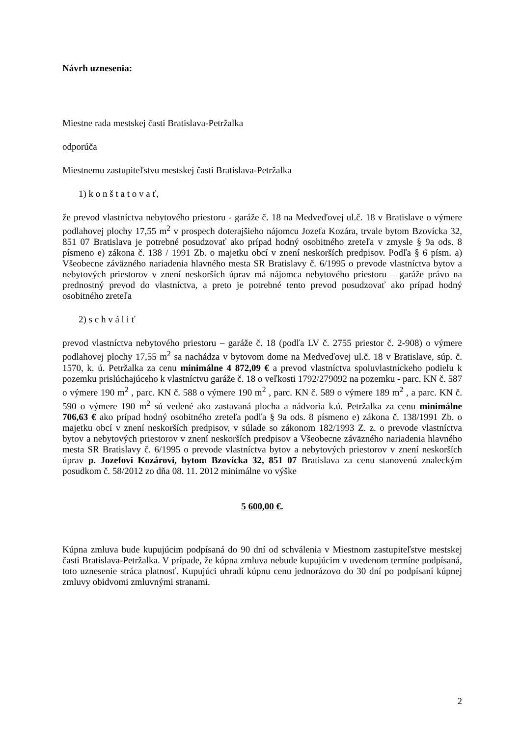Návrh uznesenia:
Miestne rada mestskej časti Bratislava-Petržalka
odporúča
Miestnemu zastupiteľstvu mestskej časti Bratislava-Petržalka
1) k o n š t a t o v a ť,
že prevod vlastníctva nebytového priestoru - garáže č. 18 na Medveďovej ul.č. 18 v Bratislave o výmere podlahovej plochy 17,55 m<sup>2</sup> v prospech doterajšieho nájomcu Jozefa Kozára, trvale bytom Bzovícka 32, 851 07 Bratislava je potrebné posudzovať ako prípad hodný osobitného zreteľa v zmysle § 9a ods. 8 písmeno e) zákona č. 138 / 1991 Zb. o majetku obcí v znení neskorších predpisov. Podľa § 6 písm. a) Všeobecne záväzného nariadenia hlavného mesta SR Bratislavy č. 6/1995 o prevode vlastníctva bytov a nebytových priestorov v znení neskorších úprav má nájomca nebytového priestoru – garáže právo na prednostný prevod do vlastníctva, a preto je potrebné tento prevod posudzovať ako prípad hodný osobitného zreteľa
2) s c h v á l i ť
prevod vlastníctva nebytového priestoru – garáže č. 18 (podľa LV č. 2755 priestor č. 2-908) o výmere podlahovej plochy 17,55 m<sup>2</sup> sa nachádza v bytovom dome na Medveďovej ul.č. 18 v Bratislave, súp. č. 1570, k. ú. Petržalka za cenu minimálne 4 872,09 € a prevod vlastníctva spoluvlastníckeho podielu k pozemku prislúchajúceho k vlastníctvu garáže č. 18 o veľkosti 1792/279092 na pozemku - parc. KN č. 587 o výmere 190 m<sup>2</sup> , parc. KN č. 588 o výmere 190 m<sup>2</sup> , parc. KN č. 589 o výmere 189 m<sup>2</sup> , a parc. KN č. 590 o výmere 190 m<sup>2</sup> sú vedené ako zastavaná plocha a nádvoria k.ú. Petržalka za cenu minimálne 706,63 € ako prípad hodný osobitného zreteľa podľa § 9a ods. 8 písmeno e) zákona č. 138/1991 Zb. o majetku obcí v znení neskorších predpisov, v súlade so zákonom 182/1993 Z. z. o prevode vlastníctva bytov a nebytových priestorov v znení neskorších predpisov a Všeobecne záväzného nariadenia hlavného mesta SR Bratislavy č. 6/1995 o prevode vlastníctva bytov a nebytových priestorov v znení neskorších úprav p. Jozefovi Kozárovi, bytom Bzovícka 32, 851 07 Bratislava za cenu stanovenú znaleckým posudkom č. 58/2012 zo dňa 08. 11. 2012 minimálne vo výške
5 600,00 €.
Kúpna zmluva bude kupujúcim podpísaná do 90 dní od schválenia v Miestnom zastupiteľstve mestskej časti Bratislava-Petržalka. V prípade, že kúpna zmluva nebude kupujúcim v uvedenom termíne podpísaná, toto uznesenie stráca platnosť. Kupujúci uhradí kúpnu cenu jednorázovo do 30 dní po podpísaní kúpnej zmluvy obidvomi zmluvnými stranami.
2